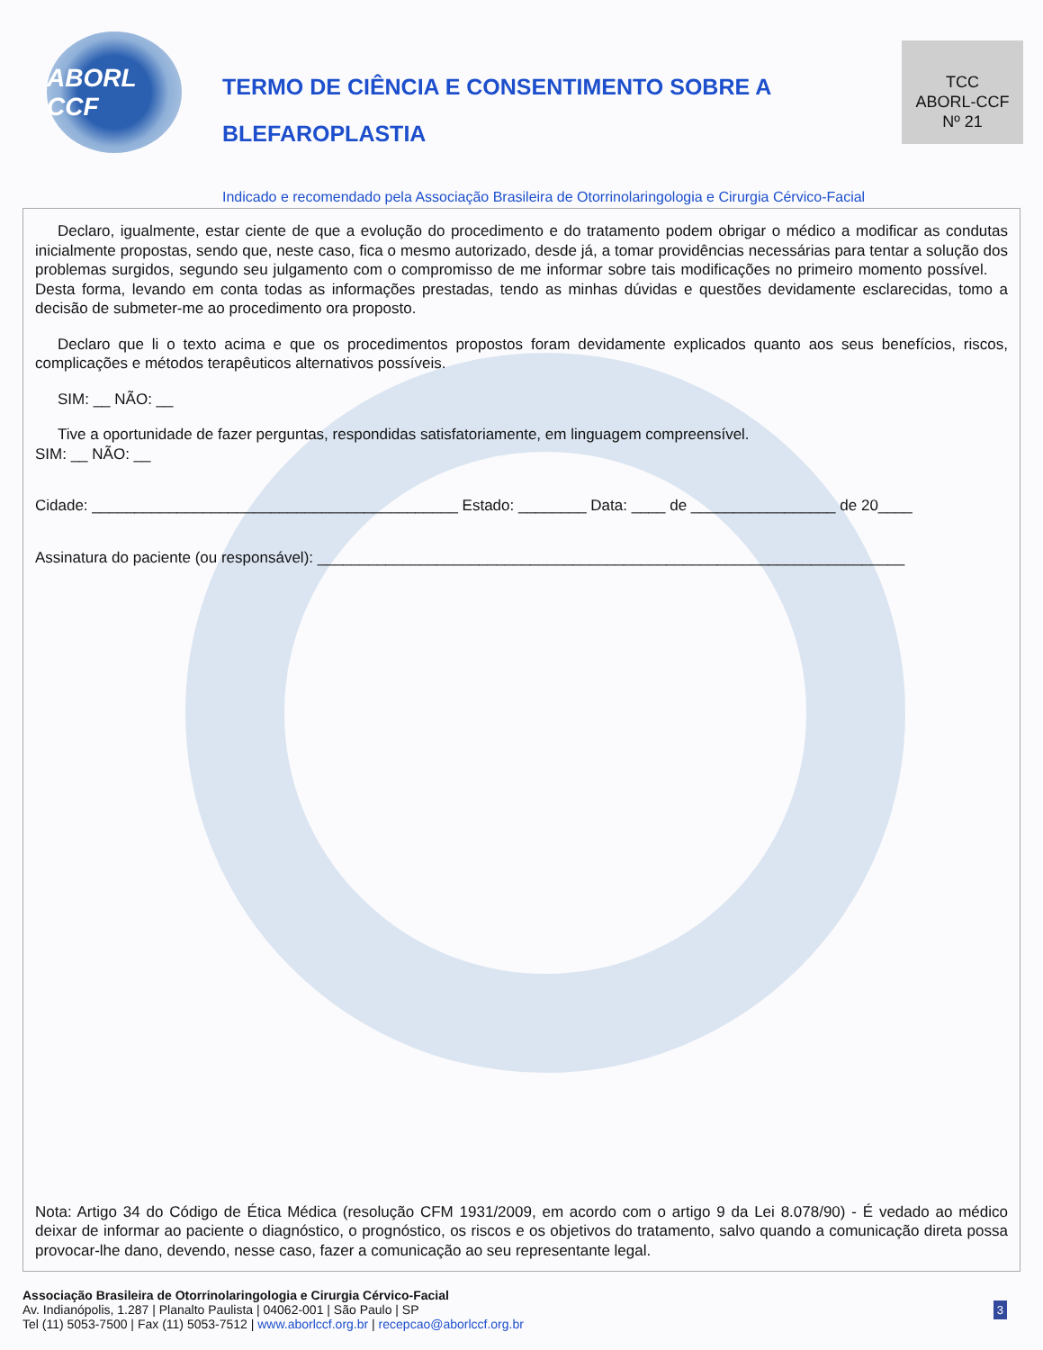ABORL CCF
TERMO DE CIÊNCIA E CONSENTIMENTO SOBRE A BLEFAROPLASTIA
TCC
ABORL-CCF
Nº 21
Indicado e recomendado pela Associação Brasileira de Otorrinolaringologia e Cirurgia Cérvico-Facial
Declaro, igualmente, estar ciente de que a evolução do procedimento e do tratamento podem obrigar o médico a modificar as condutas inicialmente propostas, sendo que, neste caso, fica o mesmo autorizado, desde já, a tomar providências necessárias para tentar a solução dos problemas surgidos, segundo seu julgamento com o compromisso de me informar sobre tais modificações no primeiro momento possível. Desta forma, levando em conta todas as informações prestadas, tendo as minhas dúvidas e questões devidamente esclarecidas, tomo a decisão de submeter-me ao procedimento ora proposto.
Declaro que li o texto acima e que os procedimentos propostos foram devidamente explicados quanto aos seus benefícios, riscos, complicações e métodos terapêuticos alternativos possíveis.
SIM: __ NÃO: __
Tive a oportunidade de fazer perguntas, respondidas satisfatoriamente, em linguagem compreensível.
SIM: __ NÃO: __
Cidade: ___________________________________________ Estado: ________ Data: ____ de _________________ de 20____
Assinatura do paciente (ou responsável): _____________________________________________________________________
Nota: Artigo 34 do Código de Ética Médica (resolução CFM 1931/2009, em acordo com o artigo 9 da Lei 8.078/90) - É vedado ao médico deixar de informar ao paciente o diagnóstico, o prognóstico, os riscos e os objetivos do tratamento, salvo quando a comunicação direta possa provocar-lhe dano, devendo, nesse caso, fazer a comunicação ao seu representante legal.
Associação Brasileira de Otorrinolaringologia e Cirurgia Cérvico-Facial
Av. Indianópolis, 1.287 | Planalto Paulista | 04062-001 | São Paulo | SP
Tel (11) 5053-7500 | Fax (11) 5053-7512 | www.aborlccf.org.br | recepcao@aborlccf.org.br
3